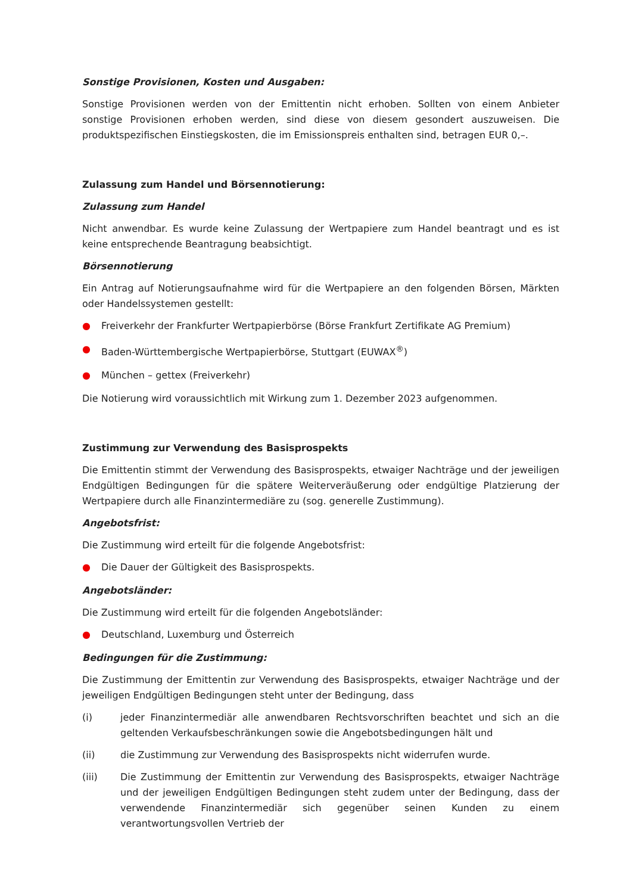Sonstige Provisionen, Kosten und Ausgaben:
Sonstige Provisionen werden von der Emittentin nicht erhoben. Sollten von einem Anbieter sonstige Provisionen erhoben werden, sind diese von diesem gesondert auszuweisen. Die produktspezifischen Einstiegskosten, die im Emissionspreis enthalten sind, betragen EUR 0,–.
Zulassung zum Handel und Börsennotierung:
Zulassung zum Handel
Nicht anwendbar. Es wurde keine Zulassung der Wertpapiere zum Handel beantragt und es ist keine entsprechende Beantragung beabsichtigt.
Börsennotierung
Ein Antrag auf Notierungsaufnahme wird für die Wertpapiere an den folgenden Börsen, Märkten oder Handelssystemen gestellt:
● Freiverkehr der Frankfurter Wertpapierbörse (Börse Frankfurt Zertifikate AG Premium)
● Baden-Württembergische Wertpapierbörse, Stuttgart (EUWAX<sup>®</sup>)
● München – gettex (Freiverkehr)
Die Notierung wird voraussichtlich mit Wirkung zum 1. Dezember 2023 aufgenommen.
Zustimmung zur Verwendung des Basisprospekts
Die Emittentin stimmt der Verwendung des Basisprospekts, etwaiger Nachträge und der jeweiligen Endgültigen Bedingungen für die spätere Weiterveräußerung oder endgültige Platzierung der Wertpapiere durch alle Finanzintermediäre zu (sog. generelle Zustimmung).
Angebotsfrist:
Die Zustimmung wird erteilt für die folgende Angebotsfrist:
● Die Dauer der Gültigkeit des Basisprospekts.
Angebotsländer:
Die Zustimmung wird erteilt für die folgenden Angebotsländer:
● Deutschland, Luxemburg und Österreich
Bedingungen für die Zustimmung:
Die Zustimmung der Emittentin zur Verwendung des Basisprospekts, etwaiger Nachträge und der jeweiligen Endgültigen Bedingungen steht unter der Bedingung, dass
(i) jeder Finanzintermediär alle anwendbaren Rechtsvorschriften beachtet und sich an die geltenden Verkaufsbeschränkungen sowie die Angebotsbedingungen hält und
(ii) die Zustimmung zur Verwendung des Basisprospekts nicht widerrufen wurde.
(iii) Die Zustimmung der Emittentin zur Verwendung des Basisprospekts, etwaiger Nachträge und der jeweiligen Endgültigen Bedingungen steht zudem unter der Bedingung, dass der verwendende Finanzintermediär sich gegenüber seinen Kunden zu einem verantwortungsvollen Vertrieb der